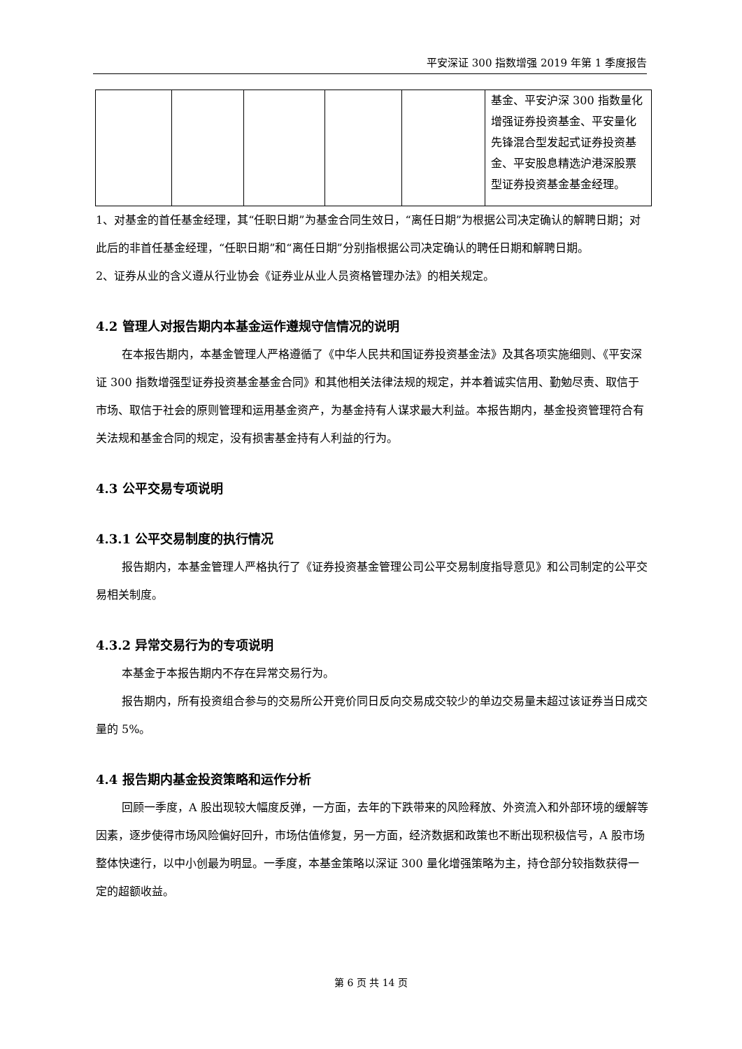平安深证 300 指数增强 2019 年第 1 季度报告
| | | | | | 基金、平安沪深 300 指数量化增强证券投资基金、平安量化先锋混合型发起式证券投资基金、平安股息精选沪港深股票型证券投资基金基金经理。 |
1、对基金的首任基金经理，其“任职日期”为基金合同生效日，“离任日期”为根据公司决定确认的解聘日期；对此后的非首任基金经理，“任职日期”和“离任日期”分别指根据公司决定确认的聘任日期和解聘日期。
2、证券从业的含义遵从行业协会《证券业从业人员资格管理办法》的相关规定。
4.2 管理人对报告期内本基金运作遵规守信情况的说明
在本报告期内，本基金管理人严格遵循了《中华人民共和国证券投资基金法》及其各项实施细则、《平安深证 300 指数增强型证券投资基金基金合同》和其他相关法律法规的规定，并本着诚实信用、勤勉尽责、取信于市场、取信于社会的原则管理和运用基金资产，为基金持有人谋求最大利益。本报告期内，基金投资管理符合有关法规和基金合同的规定，没有损害基金持有人利益的行为。
4.3 公平交易专项说明
4.3.1 公平交易制度的执行情况
报告期内，本基金管理人严格执行了《证券投资基金管理公司公平交易制度指导意见》和公司制定的公平交易相关制度。
4.3.2 异常交易行为的专项说明
本基金于本报告期内不存在异常交易行为。
报告期内，所有投资组合参与的交易所公开竞价同日反向交易成交较少的单边交易量未超过该证券当日成交量的 5%。
4.4 报告期内基金投资策略和运作分析
回顾一季度，A 股出现较大幅度反弹，一方面，去年的下跌带来的风险释放、外资流入和外部环境的缓解等因素，逐步使得市场风险偏好回升，市场估值修复，另一方面，经济数据和政策也不断出现积极信号，A 股市场整体快速行，以中小创最为明显。一季度，本基金策略以深证 300 量化增强策略为主，持仓部分较指数获得一定的超额收益。
第 6 页 共 14 页